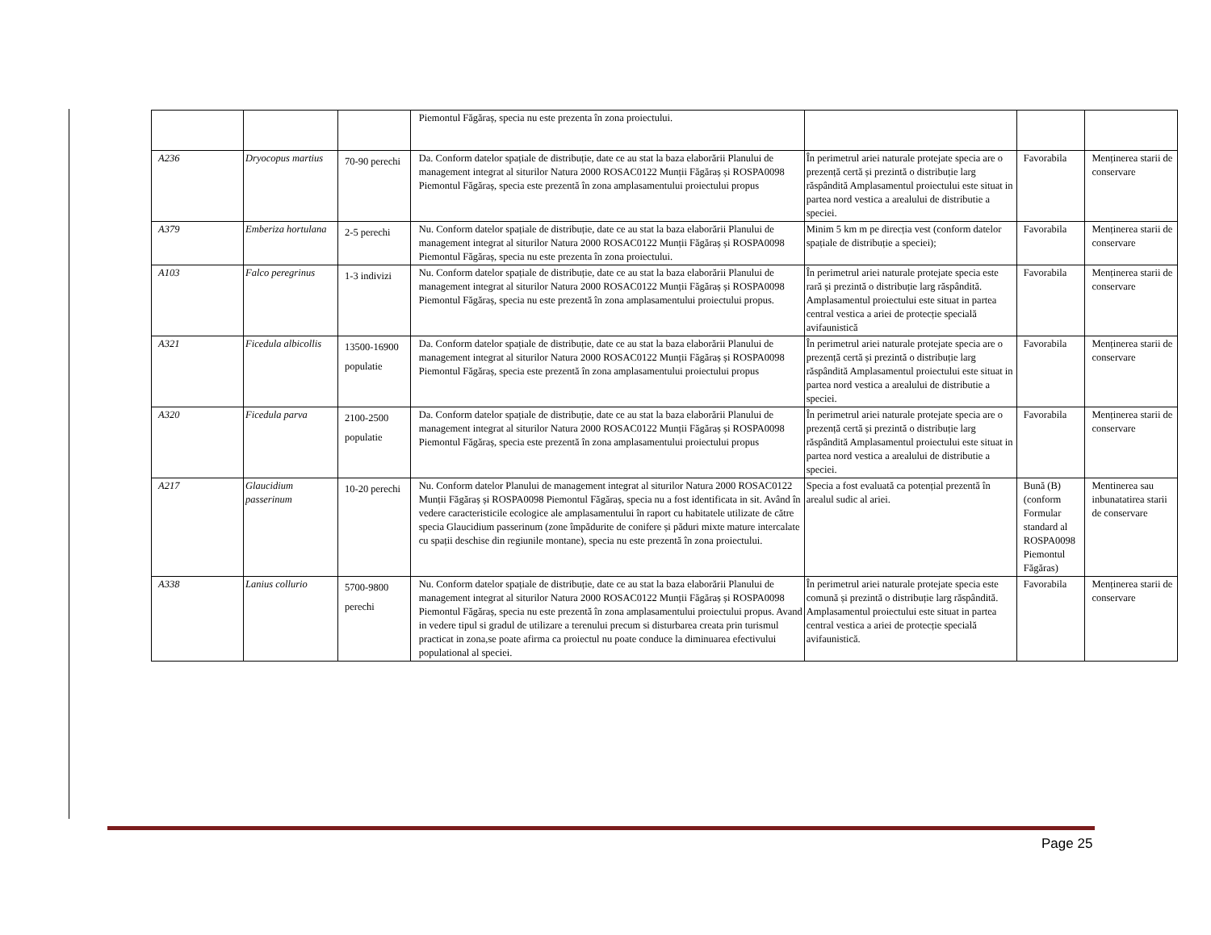| | | | Piemontul Făgăraș, specia nu este prezenta în zona proiectului. | | | |
| A236 | Dryocopus martius | 70-90 perechi | Da. Conform datelor spațiale de distribuție, date ce au stat la baza elaborării Planului de management integrat al siturilor Natura 2000 ROSAC0122 Munții Făgăraș și ROSPA0098 Piemontul Făgăraș, specia este prezentă în zona amplasamentului proiectului propus | În perimetrul ariei naturale protejate specia are o prezență certă și prezintă o distribuție larg răspândită Amplasamentul proiectului este situat in partea nord vestica a arealului de distributie a speciei. | Favorabila | Menținerea starii de conservare |
| A379 | Emberiza hortulana | 2-5 perechi | Nu. Conform datelor spațiale de distribuție, date ce au stat la baza elaborării Planului de management integrat al siturilor Natura 2000 ROSAC0122 Munții Făgăraș și ROSPA0098 Piemontul Făgăraș, specia nu este prezenta în zona proiectului. | Minim 5 km m pe direcția vest (conform datelor spațiale de distribuție a speciei); | Favorabila | Menținerea starii de conservare |
| A103 | Falco peregrinus | 1-3 indivizi | Nu. Conform datelor spațiale de distribuție, date ce au stat la baza elaborării Planului de management integrat al siturilor Natura 2000 ROSAC0122 Munții Făgăraș și ROSPA0098 Piemontul Făgăraș, specia nu este prezentă în zona amplasamentului proiectului propus. | În perimetrul ariei naturale protejate specia este rară și prezintă o distribuție larg răspândită. Amplasamentul proiectului este situat in partea central vestica a ariei de protecție specială avifaunistică | Favorabila | Menținerea starii de conservare |
| A321 | Ficedula albicollis | 13500-16900 populatie | Da. Conform datelor spațiale de distribuție, date ce au stat la baza elaborării Planului de management integrat al siturilor Natura 2000 ROSAC0122 Munții Făgăraș și ROSPA0098 Piemontul Făgăraș, specia este prezentă în zona amplasamentului proiectului propus | În perimetrul ariei naturale protejate specia are o prezență certă și prezintă o distribuție larg răspândită Amplasamentul proiectului este situat in partea nord vestica a arealului de distributie a speciei. | Favorabila | Menținerea starii de conservare |
| A320 | Ficedula parva | 2100-2500 populatie | Da. Conform datelor spațiale de distribuție, date ce au stat la baza elaborării Planului de management integrat al siturilor Natura 2000 ROSAC0122 Munții Făgăraș și ROSPA0098 Piemontul Făgăraș, specia este prezentă în zona amplasamentului proiectului propus | În perimetrul ariei naturale protejate specia are o prezență certă și prezintă o distribuție larg răspândită Amplasamentul proiectului este situat in partea nord vestica a arealului de distributie a speciei. | Favorabila | Menținerea starii de conservare |
| A217 | Glaucidium passerinum | 10-20 perechi | Nu. Conform datelor Planului de management integrat al siturilor Natura 2000 ROSAC0122 Munții Făgăraș și ROSPA0098 Piemontul Făgăraș, specia nu a fost identificata in sit. Având în vedere caracteristicile ecologice ale amplasamentului în raport cu habitatele utilizate de către specia Glaucidium passerinum (zone împădurite de conifere și păduri mixte mature intercalate cu spații deschise din regiunile montane), specia nu este prezentă în zona proiectului. | Specia a fost evaluată ca potențial prezentă în arealul sudic al ariei. | Bună (B) (conform Formular standard al ROSPA0098 Piemontul Făgăras) | Mentinerea sau inbunatatirea starii de conservare |
| A338 | Lanius collurio | 5700-9800 perechi | Nu. Conform datelor spațiale de distribuție, date ce au stat la baza elaborării Planului de management integrat al siturilor Natura 2000 ROSAC0122 Munții Făgăraș și ROSPA0098 Piemontul Făgăraș, specia nu este prezentă în zona amplasamentului proiectului propus. Avand in vedere tipul si gradul de utilizare a terenului precum si disturbarea creata prin turismul practicat in zona,se poate afirma ca proiectul nu poate conduce la diminuarea efectivului populational al speciei. | În perimetrul ariei naturale protejate specia este comună și prezintă o distribuție larg răspândită. Amplasamentul proiectului este situat in partea central vestica a ariei de protecție specială avifaunistică. | Favorabila | Menținerea starii de conservare |
Page 25